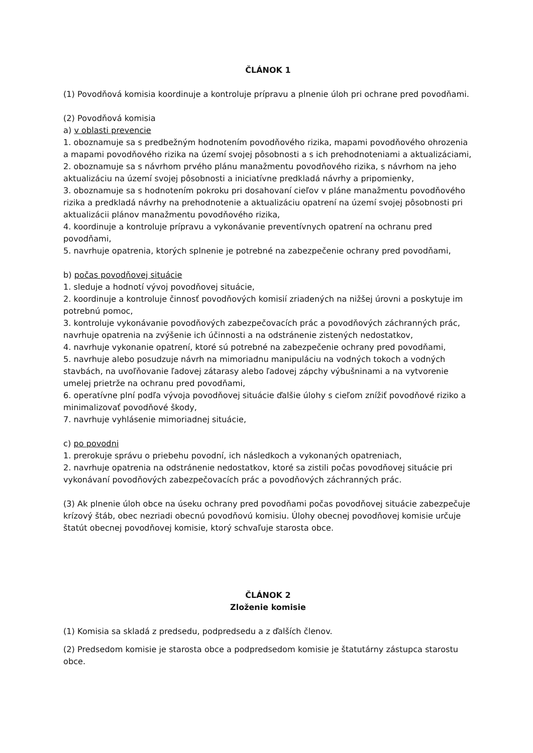ČLÁNOK 1
(1) Povodňová komisia koordinuje a kontroluje prípravu a plnenie úloh pri ochrane pred povodňami.
(2) Povodňová komisia
a) v oblasti prevencie
1. oboznamuje sa s predbežným hodnotením povodňového rizika, mapami povodňového ohrozenia a mapami povodňového rizika na území svojej pôsobnosti a s ich prehodnoteniami a aktualizáciami,
2. oboznamuje sa s návrhom prvého plánu manažmentu povodňového rizika, s návrhom na jeho aktualizáciu na území svojej pôsobnosti a iniciatívne predkladá návrhy a pripomienky,
3. oboznamuje sa s hodnotením pokroku pri dosahovaní cieľov v pláne manažmentu povodňového rizika a predkladá návrhy na prehodnotenie a aktualizáciu opatrení na území svojej pôsobnosti pri aktualizácii plánov manažmentu povodňového rizika,
4. koordinuje a kontroluje prípravu a vykonávanie preventívnych opatrení na ochranu pred povodňami,
5. navrhuje opatrenia, ktorých splnenie je potrebné na zabezpečenie ochrany pred povodňami,
b) počas povodňovej situácie
1. sleduje a hodnotí vývoj povodňovej situácie,
2. koordinuje a kontroluje činnosť povodňových komisií zriadených na nižšej úrovni a poskytuje im potrebnú pomoc,
3. kontroluje vykonávanie povodňových zabezpečovacích prác a povodňových záchranných prác, navrhuje opatrenia na zvýšenie ich účinnosti a na odstránenie zistených nedostatkov,
4. navrhuje vykonanie opatrení, ktoré sú potrebné na zabezpečenie ochrany pred povodňami,
5. navrhuje alebo posudzuje návrh na mimoriadnu manipuláciu na vodných tokoch a vodných stavbách, na uvoľňovanie ľadovej zátarasy alebo ľadovej zápchy výbušninami a na vytvorenie umelej prietrže na ochranu pred povodňami,
6. operatívne plní podľa vývoja povodňovej situácie ďalšie úlohy s cieľom znížiť povodňové riziko a minimalizovať povodňové škody,
7. navrhuje vyhlásenie mimoriadnej situácie,
c) po povodni
1. prerokuje správu o priebehu povodní, ich následkoch a vykonaných opatreniach,
2. navrhuje opatrenia na odstránenie nedostatkov, ktoré sa zistili počas povodňovej situácie pri vykonávaní povodňových zabezpečovacích prác a povodňových záchranných prác.
(3) Ak plnenie úloh obce na úseku ochrany pred povodňami počas povodňovej situácie zabezpečuje krízový štáb, obec nezriadi obecnú povodňovú komisiu. Úlohy obecnej povodňovej komisie určuje štatút obecnej povodňovej komisie, ktorý schvaľuje starosta obce.
ČLÁNOK 2
Zloženie komisie
(1) Komisia sa skladá z predsedu, podpredsedu a z ďalších členov.
(2) Predsedom komisie je starosta obce a podpredsedom komisie je štatutárny zástupca starostu obce.